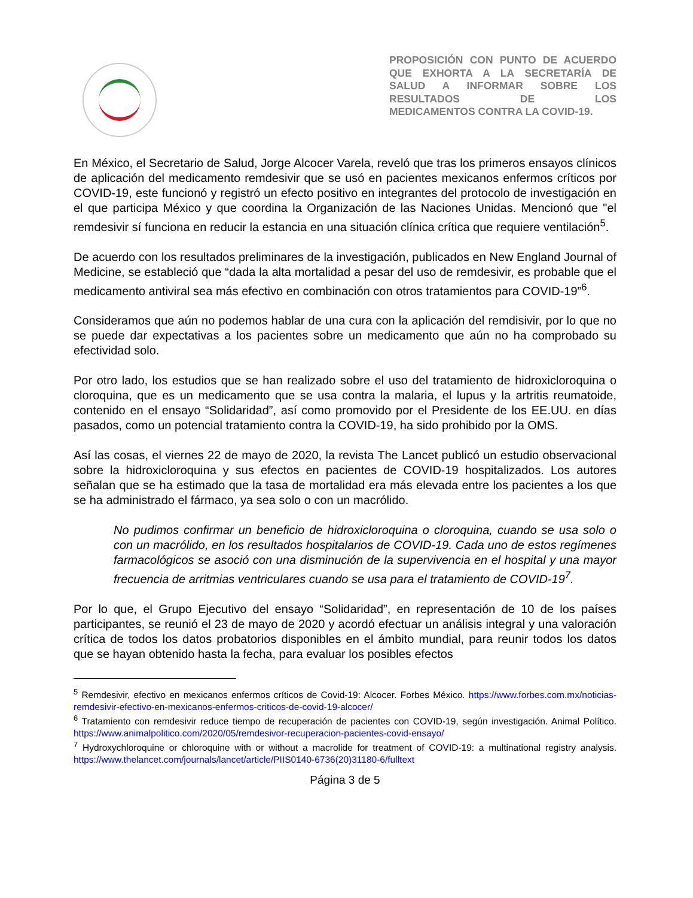PROPOSICIÓN CON PUNTO DE ACUERDO QUE EXHORTA A LA SECRETARÍA DE SALUD A INFORMAR SOBRE LOS RESULTADOS DE LOS
MEDICAMENTOS CONTRA LA COVID-19.
En México, el Secretario de Salud, Jorge Alcocer Varela, reveló que tras los primeros ensayos clínicos de aplicación del medicamento remdesivir que se usó en pacientes mexicanos enfermos críticos por COVID-19, este funcionó y registró un efecto positivo en integrantes del protocolo de investigación en el que participa México y que coordina la Organización de las Naciones Unidas. Mencionó que "el remdesivir sí funciona en reducir la estancia en una situación clínica crítica que requiere ventilación<sup>5</sup>.
De acuerdo con los resultados preliminares de la investigación, publicados en New England Journal of Medicine, se estableció que “dada la alta mortalidad a pesar del uso de remdesivir, es probable que el medicamento antiviral sea más efectivo en combinación con otros tratamientos para COVID-19”<sup>6</sup>.
Consideramos que aún no podemos hablar de una cura con la aplicación del remdisivir, por lo que no se puede dar expectativas a los pacientes sobre un medicamento que aún no ha comprobado su efectividad solo.
Por otro lado, los estudios que se han realizado sobre el uso del tratamiento de hidroxicloroquina o cloroquina, que es un medicamento que se usa contra la malaria, el lupus y la artritis reumatoide, contenido en el ensayo “Solidaridad”, así como promovido por el Presidente de los EE.UU. en días pasados, como un potencial tratamiento contra la COVID-19, ha sido prohibido por la OMS.
Así las cosas, el viernes 22 de mayo de 2020, la revista The Lancet publicó un estudio observacional sobre la hidroxicloroquina y sus efectos en pacientes de COVID-19 hospitalizados. Los autores señalan que se ha estimado que la tasa de mortalidad era más elevada entre los pacientes a los que se ha administrado el fármaco, ya sea solo o con un macrólido.
No pudimos confirmar un beneficio de hidroxicloroquina o cloroquina, cuando se usa solo o con un macrólido, en los resultados hospitalarios de COVID-19. Cada uno de estos regímenes farmacológicos se asoció con una disminución de la supervivencia en el hospital y una mayor frecuencia de arritmias ventriculares cuando se usa para el tratamiento de COVID-19<sup>7</sup>.
Por lo que, el Grupo Ejecutivo del ensayo “Solidaridad”, en representación de 10 de los países participantes, se reunió el 23 de mayo de 2020 y acordó efectuar un análisis integral y una valoración crítica de todos los datos probatorios disponibles en el ámbito mundial, para reunir todos los datos que se hayan obtenido hasta la fecha, para evaluar los posibles efectos
<sup>5</sup> Remdesivir, efectivo en mexicanos enfermos críticos de Covid-19: Alcocer. Forbes México. https://www.forbes.com.mx/noticias-remdesivir-efectivo-en-mexicanos-enfermos-criticos-de-covid-19-alcocer/
<sup>6</sup> Tratamiento con remdesivir reduce tiempo de recuperación de pacientes con COVID-19, según investigación. Animal Político. https://www.animalpolitico.com/2020/05/remdesivor-recuperacion-pacientes-covid-ensayo/
<sup>7</sup> Hydroxychloroquine or chloroquine with or without a macrolide for treatment of COVID-19: a multinational registry analysis. https://www.thelancet.com/journals/lancet/article/PIIS0140-6736(20)31180-6/fulltext
Página 3 de 5